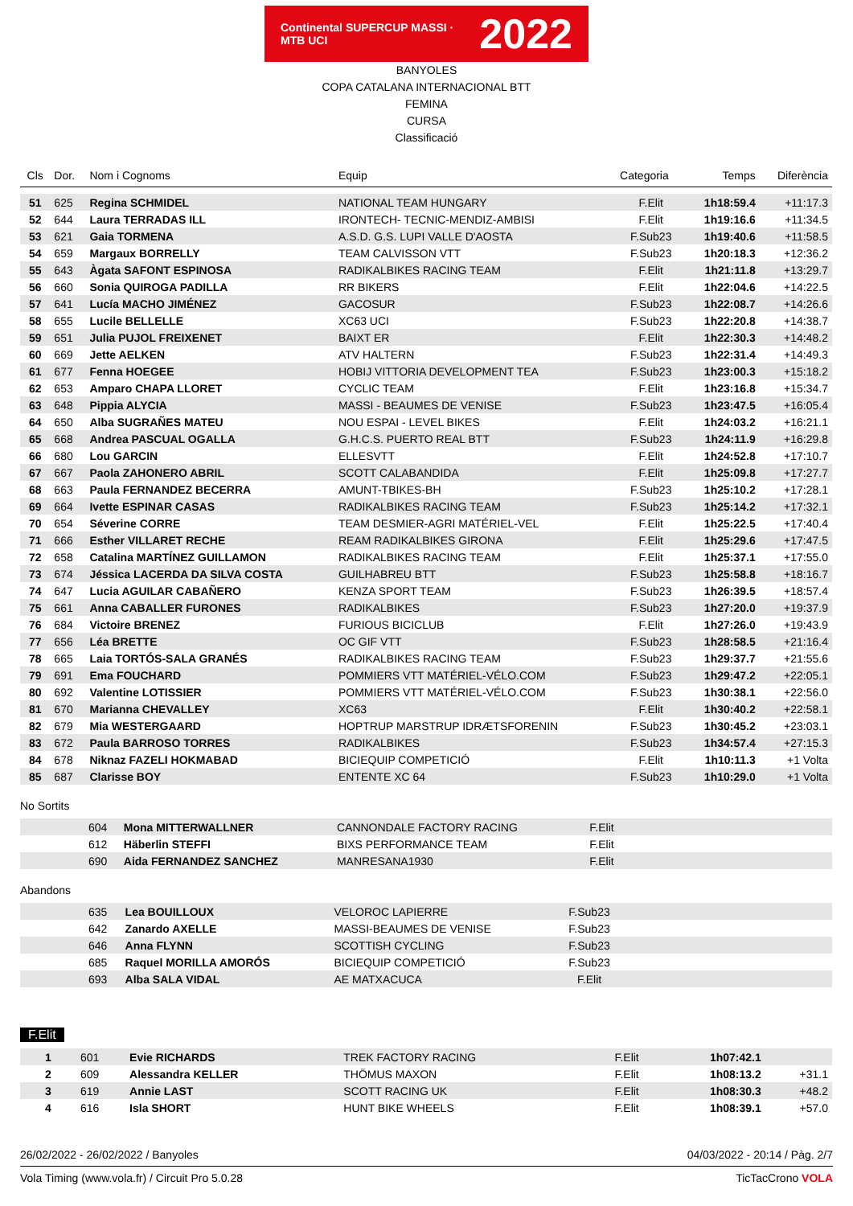Continental SUPERCUP MASSI · MTB UCI 2022
BANYOLES
COPA CATALANA INTERNACIONAL BTT
FEMINA
CURSA
Classificació
| Cls | Dor. | Nom i Cognoms | Equip | Categoria | Temps | Diferència |
| --- | --- | --- | --- | --- | --- | --- |
| 51 | 625 | Regina SCHMIDEL | NATIONAL TEAM HUNGARY | F.Elit | 1h18:59.4 | +11:17.3 |
| 52 | 644 | Laura TERRADAS ILL | IRONTECH- TECNIC-MENDIZ-AMBISI | F.Elit | 1h19:16.6 | +11:34.5 |
| 53 | 621 | Gaia TORMENA | A.S.D. G.S. LUPI VALLE D'AOSTA | F.Sub23 | 1h19:40.6 | +11:58.5 |
| 54 | 659 | Margaux BORRELLY | TEAM CALVISSON VTT | F.Sub23 | 1h20:18.3 | +12:36.2 |
| 55 | 643 | Àgata SAFONT ESPINOSA | RADIKALBIKES RACING TEAM | F.Elit | 1h21:11.8 | +13:29.7 |
| 56 | 660 | Sonia QUIROGA PADILLA | RR BIKERS | F.Elit | 1h22:04.6 | +14:22.5 |
| 57 | 641 | Lucía MACHO JIMÉNEZ | GACOSUR | F.Sub23 | 1h22:08.7 | +14:26.6 |
| 58 | 655 | Lucile BELLELLE | XC63 UCI | F.Sub23 | 1h22:20.8 | +14:38.7 |
| 59 | 651 | Julia PUJOL FREIXENET | BAIXT ER | F.Elit | 1h22:30.3 | +14:48.2 |
| 60 | 669 | Jette AELKEN | ATV HALTERN | F.Sub23 | 1h22:31.4 | +14:49.3 |
| 61 | 677 | Fenna HOEGEE | HOBIJ VITTORIA DEVELOPMENT TEA | F.Sub23 | 1h23:00.3 | +15:18.2 |
| 62 | 653 | Amparo CHAPA LLORET | CYCLIC TEAM | F.Elit | 1h23:16.8 | +15:34.7 |
| 63 | 648 | Pippia ALYCIA | MASSI - BEAUMES DE VENISE | F.Sub23 | 1h23:47.5 | +16:05.4 |
| 64 | 650 | Alba SUGRAÑES MATEU | NOU ESPAI - LEVEL BIKES | F.Elit | 1h24:03.2 | +16:21.1 |
| 65 | 668 | Andrea PASCUAL OGALLA | G.H.C.S. PUERTO REAL BTT | F.Sub23 | 1h24:11.9 | +16:29.8 |
| 66 | 680 | Lou GARCIN | ELLESVTT | F.Elit | 1h24:52.8 | +17:10.7 |
| 67 | 667 | Paola ZAHONERO ABRIL | SCOTT CALABANDIDA | F.Elit | 1h25:09.8 | +17:27.7 |
| 68 | 663 | Paula FERNANDEZ BECERRA | AMUNT-TBIKES-BH | F.Sub23 | 1h25:10.2 | +17:28.1 |
| 69 | 664 | Ivette ESPINAR CASAS | RADIKALBIKES RACING TEAM | F.Sub23 | 1h25:14.2 | +17:32.1 |
| 70 | 654 | Séverine CORRE | TEAM DESMIER-AGRI MATÉRIEL-VEL | F.Elit | 1h25:22.5 | +17:40.4 |
| 71 | 666 | Esther VILLARET RECHE | REAM RADIKALBIKES GIRONA | F.Elit | 1h25:29.6 | +17:47.5 |
| 72 | 658 | Catalina MARTÍNEZ GUILLAMON | RADIKALBIKES RACING TEAM | F.Elit | 1h25:37.1 | +17:55.0 |
| 73 | 674 | Jéssica LACERDA DA SILVA COSTA | GUILHABREU BTT | F.Sub23 | 1h25:58.8 | +18:16.7 |
| 74 | 647 | Lucia AGUILAR CABAÑERO | KENZA SPORT TEAM | F.Sub23 | 1h26:39.5 | +18:57.4 |
| 75 | 661 | Anna CABALLER FURONES | RADIKALBIKES | F.Sub23 | 1h27:20.0 | +19:37.9 |
| 76 | 684 | Victoire BRENEZ | FURIOUS BICICLUB | F.Elit | 1h27:26.0 | +19:43.9 |
| 77 | 656 | Léa BRETTE | OC GIF VTT | F.Sub23 | 1h28:58.5 | +21:16.4 |
| 78 | 665 | Laia TORTÓS-SALA GRANÉS | RADIKALBIKES RACING TEAM | F.Sub23 | 1h29:37.7 | +21:55.6 |
| 79 | 691 | Ema FOUCHARD | POMMIERS VTT MATÉRIEL-VÉLO.COM | F.Sub23 | 1h29:47.2 | +22:05.1 |
| 80 | 692 | Valentine LOTISSIER | POMMIERS VTT MATÉRIEL-VÉLO.COM | F.Sub23 | 1h30:38.1 | +22:56.0 |
| 81 | 670 | Marianna CHEVALLEY | XC63 | F.Elit | 1h30:40.2 | +22:58.1 |
| 82 | 679 | Mia WESTERGAARD | HOPTRUP MARSTRUP IDRÆTSFORENIN | F.Sub23 | 1h30:45.2 | +23:03.1 |
| 83 | 672 | Paula BARROSO TORRES | RADIKALBIKES | F.Sub23 | 1h34:57.4 | +27:15.3 |
| 84 | 678 | Niknaz FAZELI HOKMABAD | BICIEQUIP COMPETICIÓ | F.Elit | 1h10:11.3 | +1 Volta |
| 85 | 687 | Clarisse BOY | ENTENTE XC 64 | F.Sub23 | 1h10:29.0 | +1 Volta |
No Sortits
| | 604 | Mona MITTERWALLNER | CANNONDALE FACTORY RACING | F.Elit | |
| | 612 | Häberlin STEFFI | BIXS PERFORMANCE TEAM | F.Elit | |
| | 690 | Aida FERNANDEZ SANCHEZ | MANRESANA1930 | F.Elit | |
Abandons
| | 635 | Lea BOUILLOUX | VELOROC LAPIERRE | F.Sub23 | |
| | 642 | Zanardo AXELLE | MASSI-BEAUMES DE VENISE | F.Sub23 | |
| | 646 | Anna FLYNN | SCOTTISH CYCLING | F.Sub23 | |
| | 685 | Raquel MORILLA AMORÓS | BICIEQUIP COMPETICIÓ | F.Sub23 | |
| | 693 | Alba SALA VIDAL | AE MATXACUCA | F.Elit | |
F.Elit
| 1 | 601 | Evie RICHARDS | TREK FACTORY RACING | F.Elit | 1h07:42.1 | |
| 2 | 609 | Alessandra KELLER | THÖMUS MAXON | F.Elit | 1h08:13.2 | +31.1 |
| 3 | 619 | Annie LAST | SCOTT RACING UK | F.Elit | 1h08:30.3 | +48.2 |
| 4 | 616 | Isla SHORT | HUNT BIKE WHEELS | F.Elit | 1h08:39.1 | +57.0 |
26/02/2022 - 26/02/2022 / Banyoles 04/03/2022 - 20:14 / Pàg. 2/7
Vola Timing (www.vola.fr) / Circuit Pro 5.0.28 TicTacCrono VOLA